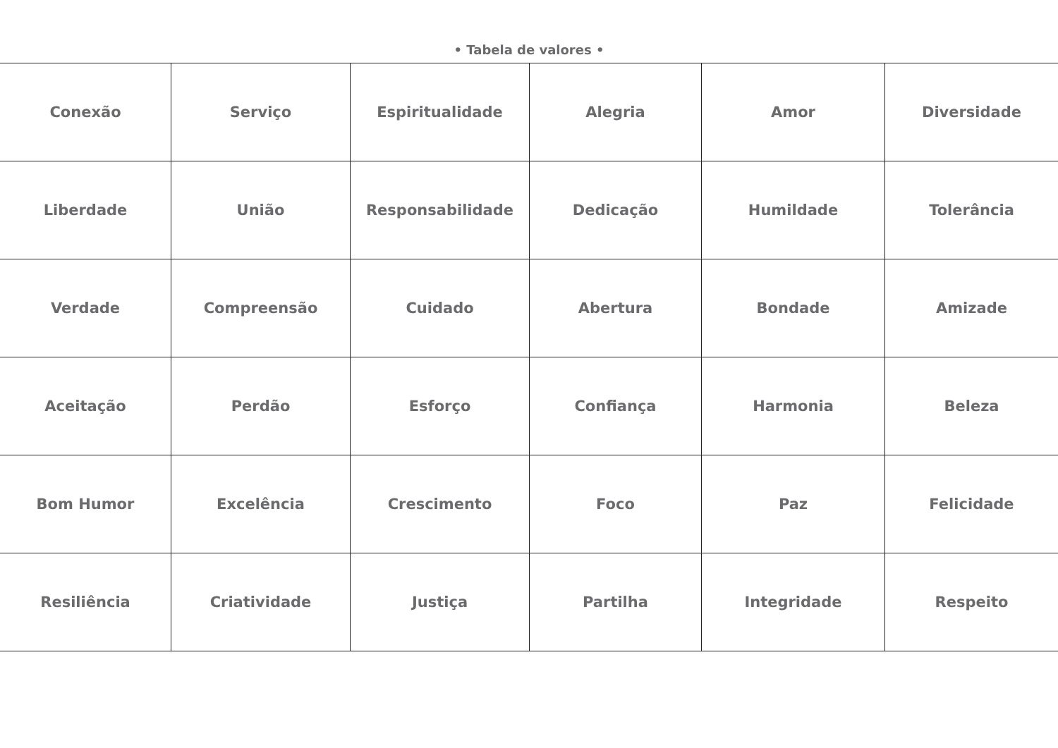• Tabela de valores •
| Conexão | Serviço | Espiritualidade | Alegria | Amor | Diversidade |
| Liberdade | União | Responsabilidade | Dedicação | Humildade | Tolerância |
| Verdade | Compreensão | Cuidado | Abertura | Bondade | Amizade |
| Aceitação | Perdão | Esforço | Confiança | Harmonia | Beleza |
| Bom Humor | Excelência | Crescimento | Foco | Paz | Felicidade |
| Resiliência | Criatividade | Justiça | Partilha | Integridade | Respeito |